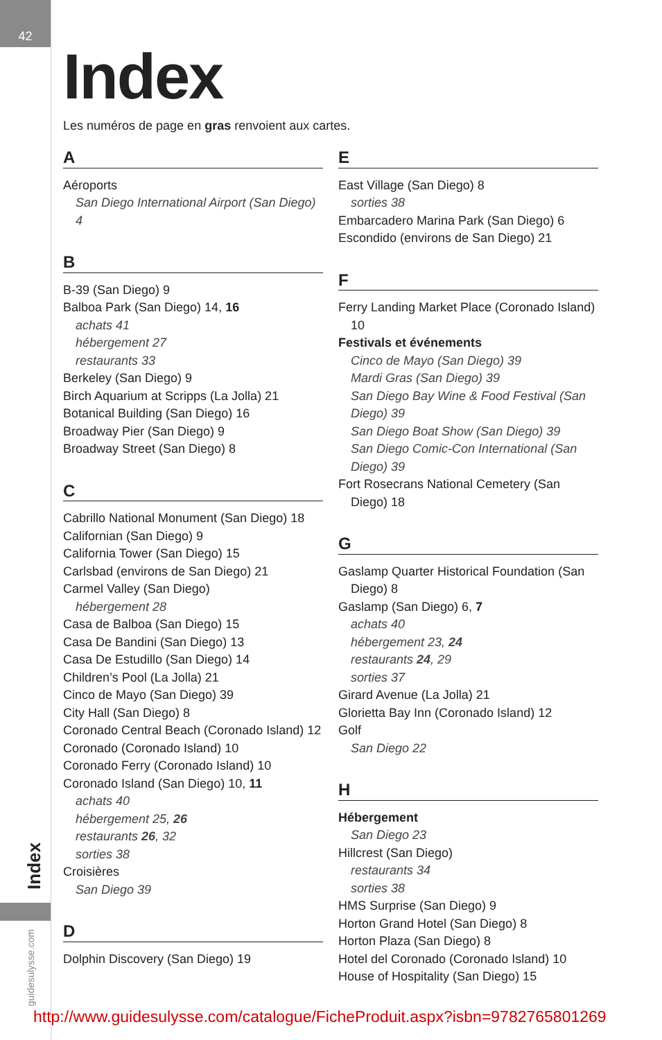42
Index
guidesulysse.com
Index
Les numéros de page en gras renvoient aux cartes.
A
Aéroports
San Diego International Airport (San Diego) 4
B
B-39 (San Diego) 9
Balboa Park (San Diego) 14, 16
achats 41
hébergement 27
restaurants 33
Berkeley (San Diego) 9
Birch Aquarium at Scripps (La Jolla) 21
Botanical Building (San Diego) 16
Broadway Pier (San Diego) 9
Broadway Street (San Diego) 8
C
Cabrillo National Monument (San Diego) 18
Californian (San Diego) 9
California Tower (San Diego) 15
Carlsbad (environs de San Diego) 21
Carmel Valley (San Diego)
hébergement 28
Casa de Balboa (San Diego) 15
Casa De Bandini (San Diego) 13
Casa De Estudillo (San Diego) 14
Children’s Pool (La Jolla) 21
Cinco de Mayo (San Diego) 39
City Hall (San Diego) 8
Coronado Central Beach (Coronado Island) 12
Coronado (Coronado Island) 10
Coronado Ferry (Coronado Island) 10
Coronado Island (San Diego) 10, 11
achats 40
hébergement 25, 26
restaurants 26, 32
sorties 38
Croisières
San Diego 39
D
Dolphin Discovery (San Diego) 19
E
East Village (San Diego) 8
sorties 38
Embarcadero Marina Park (San Diego) 6
Escondido (environs de San Diego) 21
F
Ferry Landing Market Place (Coronado Island) 10
Festivals et événements
Cinco de Mayo (San Diego) 39
Mardi Gras (San Diego) 39
San Diego Bay Wine & Food Festival (San Diego) 39
San Diego Boat Show (San Diego) 39
San Diego Comic-Con International (San Diego) 39
Fort Rosecrans National Cemetery (San Diego) 18
G
Gaslamp Quarter Historical Foundation (San Diego) 8
Gaslamp (San Diego) 6, 7
achats 40
hébergement 23, 24
restaurants 24, 29
sorties 37
Girard Avenue (La Jolla) 21
Glorietta Bay Inn (Coronado Island) 12
Golf
San Diego 22
H
Hébergement
San Diego 23
Hillcrest (San Diego)
restaurants 34
sorties 38
HMS Surprise (San Diego) 9
Horton Grand Hotel (San Diego) 8
Horton Plaza (San Diego) 8
Hotel del Coronado (Coronado Island) 10
House of Hospitality (San Diego) 15
http://www.guidesulysse.com/catalogue/FicheProduit.aspx?isbn=9782765801269